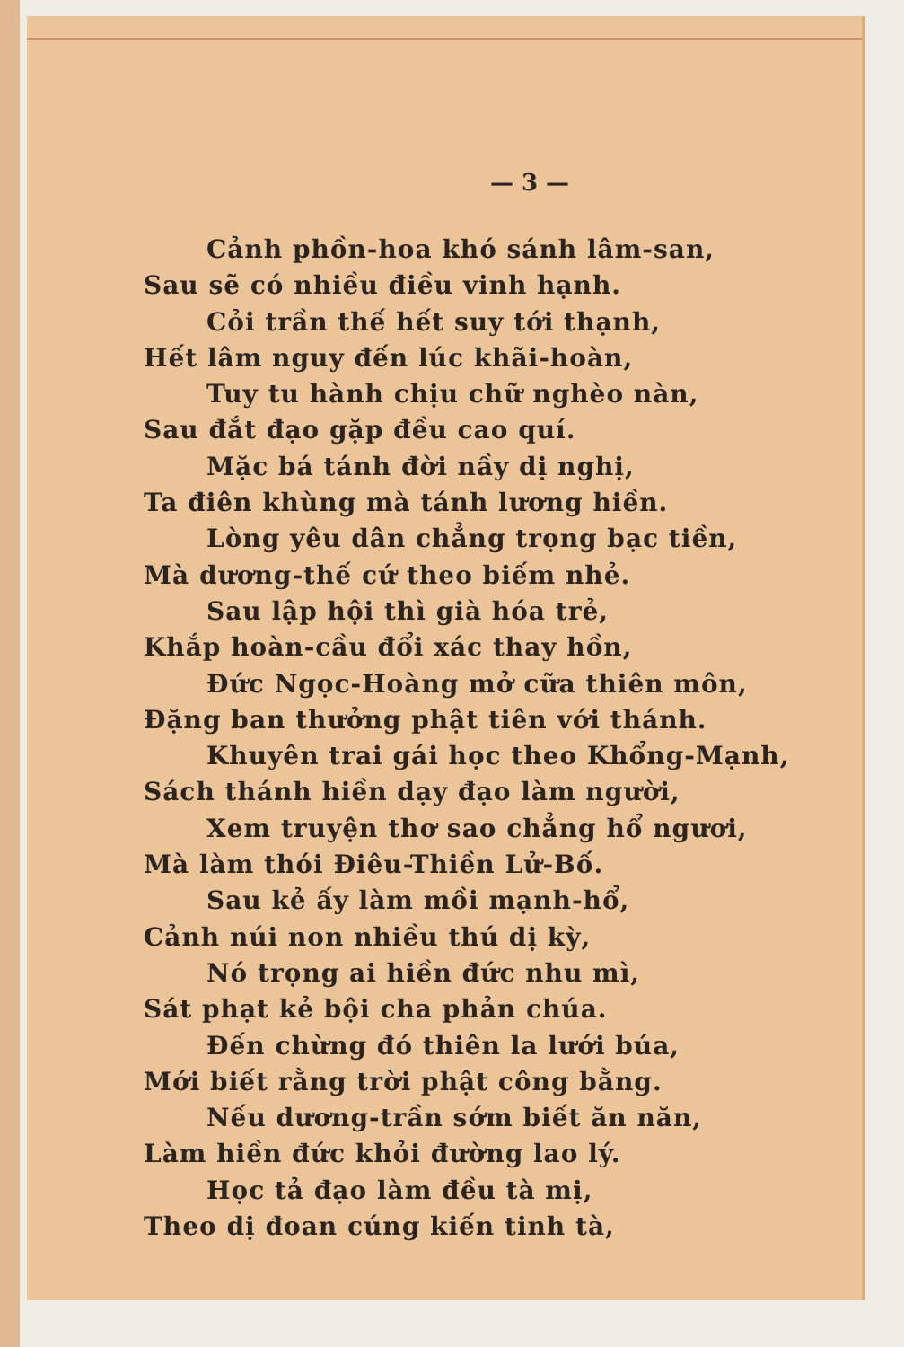— 3 —
Cảnh phồn-hoa khó sánh lâm-san,
Sau sẽ có nhiều điều vinh hạnh.
Cỏi trần thế hết suy tới thạnh,
Hết lâm nguy đến lúc khãi-hoàn,
Tuy tu hành chịu chữ nghèo nàn,
Sau đắt đạo gặp đều cao quí.
Mặc bá tánh đời nầy dị nghị,
Ta điên khùng mà tánh lương hiền.
Lòng yêu dân chẳng trọng bạc tiền,
Mà dương-thế cứ theo biếm nhẻ.
Sau lập hội thì già hóa trẻ,
Khắp hoàn-cầu đổi xác thay hồn,
Đức Ngọc-Hoàng mở cữa thiên môn,
Đặng ban thưởng phật tiên với thánh.
Khuyên trai gái học theo Khổng-Mạnh,
Sách thánh hiền dạy đạo làm người,
Xem truyện thơ sao chẳng hổ ngươi,
Mà làm thói Điêu-Thiền Lử-Bố.
Sau kẻ ấy làm mồi mạnh-hổ,
Cảnh núi non nhiều thú dị kỳ,
Nó trọng ai hiền đức nhu mì,
Sát phạt kẻ bội cha phản chúa.
Đến chừng đó thiên la lưới búa,
Mới biết rằng trời phật công bằng.
Nếu dương-trần sớm biết ăn năn,
Làm hiền đức khỏi đường lao lý.
Học tả đạo làm đều tà mị,
Theo dị đoan cúng kiến tinh tà,